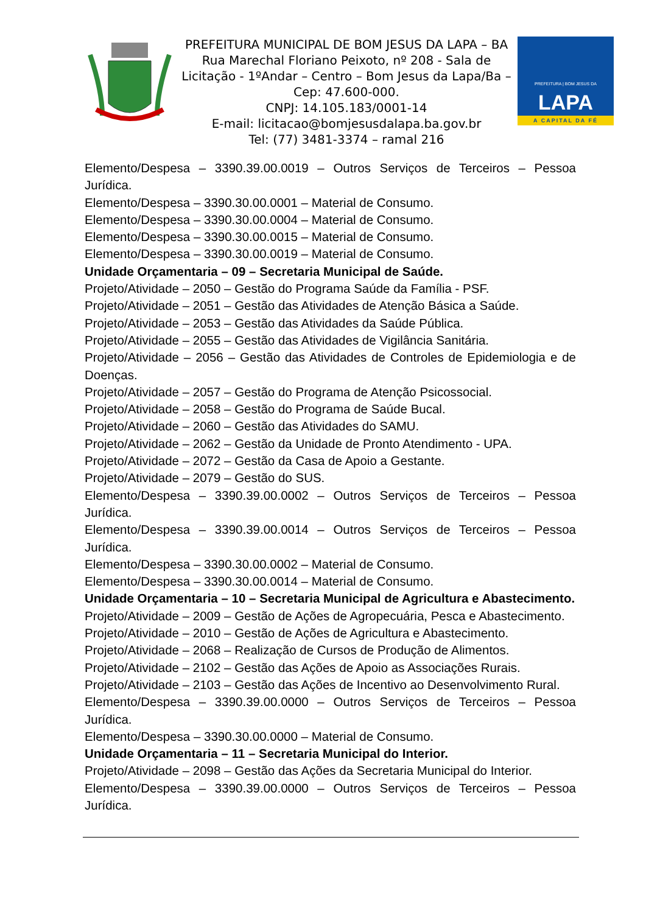PREFEITURA MUNICIPAL DE BOM JESUS DA LAPA – BA
Rua Marechal Floriano Peixoto, nº 208 - Sala de Licitação - 1ºAndar – Centro – Bom Jesus da Lapa/Ba – Cep: 47.600-000.
CNPJ: 14.105.183/0001-14
E-mail: licitacao@bomjesusdalapa.ba.gov.br
Tel: (77) 3481-3374 – ramal 216
PREFEITURA | BOM JESUS DA
LAPA
A CAPITAL DA FÉ
Elemento/Despesa – 3390.39.00.0019 – Outros Serviços de Terceiros – Pessoa Jurídica.
Elemento/Despesa – 3390.30.00.0001 – Material de Consumo.
Elemento/Despesa – 3390.30.00.0004 – Material de Consumo.
Elemento/Despesa – 3390.30.00.0015 – Material de Consumo.
Elemento/Despesa – 3390.30.00.0019 – Material de Consumo.
Unidade Orçamentaria – 09 – Secretaria Municipal de Saúde.
Projeto/Atividade – 2050 – Gestão do Programa Saúde da Família - PSF.
Projeto/Atividade – 2051 – Gestão das Atividades de Atenção Básica a Saúde.
Projeto/Atividade – 2053 – Gestão das Atividades da Saúde Pública.
Projeto/Atividade – 2055 – Gestão das Atividades de Vigilância Sanitária.
Projeto/Atividade – 2056 – Gestão das Atividades de Controles de Epidemiologia e de Doenças.
Projeto/Atividade – 2057 – Gestão do Programa de Atenção Psicossocial.
Projeto/Atividade – 2058 – Gestão do Programa de Saúde Bucal.
Projeto/Atividade – 2060 – Gestão das Atividades do SAMU.
Projeto/Atividade – 2062 – Gestão da Unidade de Pronto Atendimento - UPA.
Projeto/Atividade – 2072 – Gestão da Casa de Apoio a Gestante.
Projeto/Atividade – 2079 – Gestão do SUS.
Elemento/Despesa – 3390.39.00.0002 – Outros Serviços de Terceiros – Pessoa Jurídica.
Elemento/Despesa – 3390.39.00.0014 – Outros Serviços de Terceiros – Pessoa Jurídica.
Elemento/Despesa – 3390.30.00.0002 – Material de Consumo.
Elemento/Despesa – 3390.30.00.0014 – Material de Consumo.
Unidade Orçamentaria – 10 – Secretaria Municipal de Agricultura e Abastecimento.
Projeto/Atividade – 2009 – Gestão de Ações de Agropecuária, Pesca e Abastecimento.
Projeto/Atividade – 2010 – Gestão de Ações de Agricultura e Abastecimento.
Projeto/Atividade – 2068 – Realização de Cursos de Produção de Alimentos.
Projeto/Atividade – 2102 – Gestão das Ações de Apoio as Associações Rurais.
Projeto/Atividade – 2103 – Gestão das Ações de Incentivo ao Desenvolvimento Rural.
Elemento/Despesa – 3390.39.00.0000 – Outros Serviços de Terceiros – Pessoa Jurídica.
Elemento/Despesa – 3390.30.00.0000 – Material de Consumo.
Unidade Orçamentaria – 11 – Secretaria Municipal do Interior.
Projeto/Atividade – 2098 – Gestão das Ações da Secretaria Municipal do Interior.
Elemento/Despesa – 3390.39.00.0000 – Outros Serviços de Terceiros – Pessoa Jurídica.